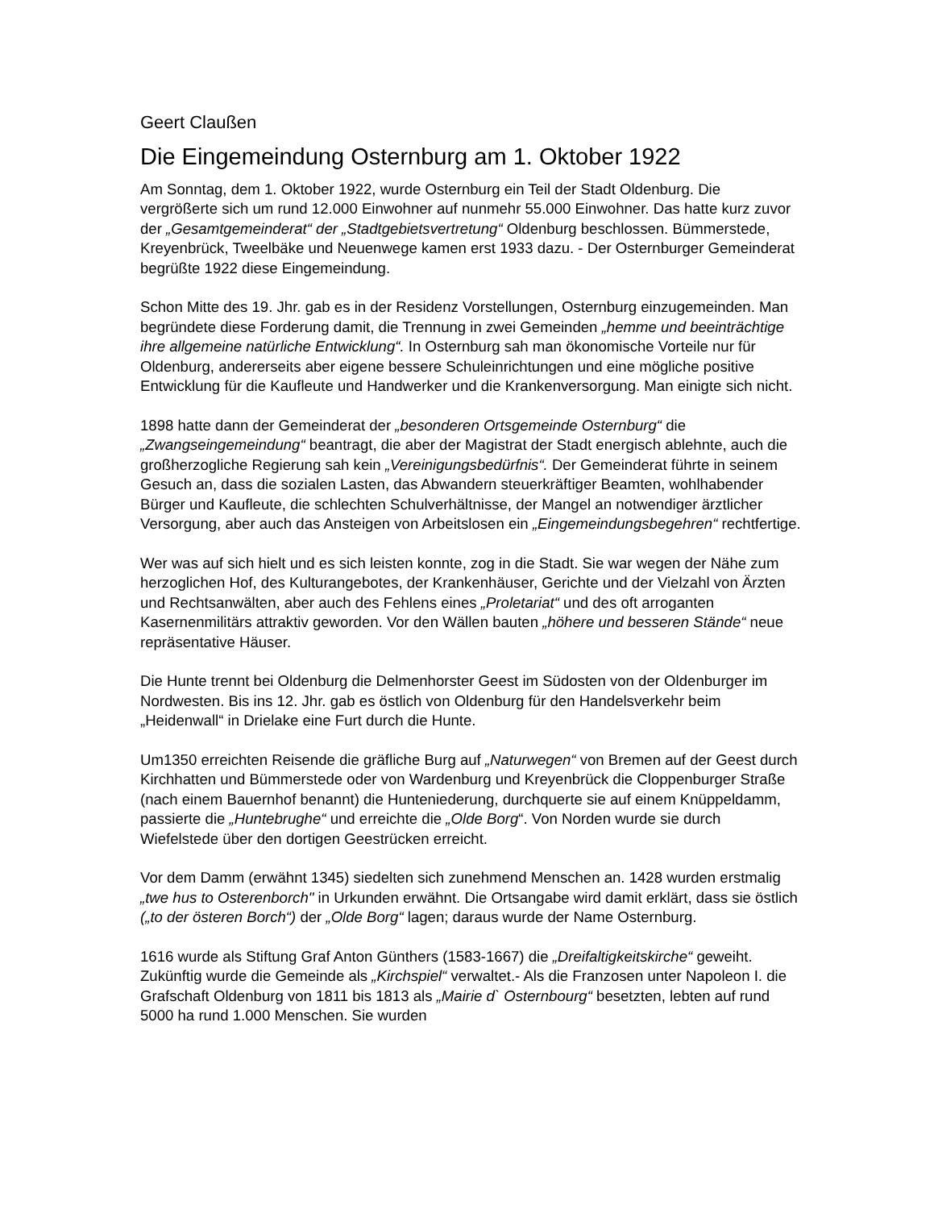Geert Claußen
Die Eingemeindung Osternburg am 1. Oktober 1922
Am Sonntag, dem 1. Oktober 1922, wurde Osternburg ein Teil der Stadt Oldenburg. Die vergrößerte sich um rund 12.000 Einwohner auf nunmehr 55.000 Einwohner. Das hatte kurz zuvor der „Gesamtgemeinderat“ der „Stadtgebietsvertretung“ Oldenburg beschlossen. Bümmerstede, Kreyenbrück, Tweelbäke und Neuenwege kamen erst 1933 dazu. - Der Osternburger Gemeinderat begrüßte 1922 diese Eingemeindung.
Schon Mitte des 19. Jhr. gab es in der Residenz Vorstellungen, Osternburg einzugemeinden. Man begründete diese Forderung damit, die Trennung in zwei Gemeinden „hemme und beeinträchtige ihre allgemeine natürliche Entwicklung“. In Osternburg sah man ökonomische Vorteile nur für Oldenburg, andererseits aber eigene bessere Schuleinrichtungen und eine mögliche positive Entwicklung für die Kaufleute und Handwerker und die Krankenversorgung. Man einigte sich nicht.
1898 hatte dann der Gemeinderat der „besonderen Ortsgemeinde Osternburg“ die „Zwangseingemeindung“ beantragt, die aber der Magistrat der Stadt energisch ablehnte, auch die großherzogliche Regierung sah kein „Vereinigungsbedürfnis“. Der Gemeinderat führte in seinem Gesuch an, dass die sozialen Lasten, das Abwandern steuerkräftiger Beamten, wohlhabender Bürger und Kaufleute, die schlechten Schulverhältnisse, der Mangel an notwendiger ärztlicher Versorgung, aber auch das Ansteigen von Arbeitslosen ein „Eingemeindungsbegehren“ rechtfertige.
Wer was auf sich hielt und es sich leisten konnte, zog in die Stadt. Sie war wegen der Nähe zum herzoglichen Hof, des Kulturangebotes, der Krankenhäuser, Gerichte und der Vielzahl von Ärzten und Rechtsanwälten, aber auch des Fehlens eines „Proletariat“ und des oft arroganten Kasernenmilitärs attraktiv geworden. Vor den Wällen bauten „höhere und besseren Stände“ neue repräsentative Häuser.
Die Hunte trennt bei Oldenburg die Delmenhorster Geest im Südosten von der Oldenburger im Nordwesten. Bis ins 12. Jhr. gab es östlich von Oldenburg für den Handelsverkehr beim „Heidenwall“ in Drielake eine Furt durch die Hunte.
Um1350 erreichten Reisende die gräfliche Burg auf „Naturwegen“ von Bremen auf der Geest durch Kirchhatten und Bümmerstede oder von Wardenburg und Kreyenbrück die Cloppenburger Straße (nach einem Bauernhof benannt) die Hunteniederung, durchquerte sie auf einem Knüppeldamm, passierte die „Huntebrughe“ und erreichte die „Olde Borg“. Von Norden wurde sie durch Wiefelstede über den dortigen Geestrücken erreicht.
Vor dem Damm (erwähnt 1345) siedelten sich zunehmend Menschen an. 1428 wurden erstmalig „twe hus to Osterenborch" in Urkunden erwähnt. Die Ortsangabe wird damit erklärt, dass sie östlich („to der österen Borch“) der „Olde Borg“ lagen; daraus wurde der Name Osternburg.
1616 wurde als Stiftung Graf Anton Günthers (1583-1667) die „Dreifaltigkeitskirche“ geweiht. Zukünftig wurde die Gemeinde als „Kirchspiel“ verwaltet.- Als die Franzosen unter Napoleon I. die Grafschaft Oldenburg von 1811 bis 1813 als „Mairie d` Osternbourg“ besetzten, lebten auf rund 5000 ha rund 1.000 Menschen. Sie wurden